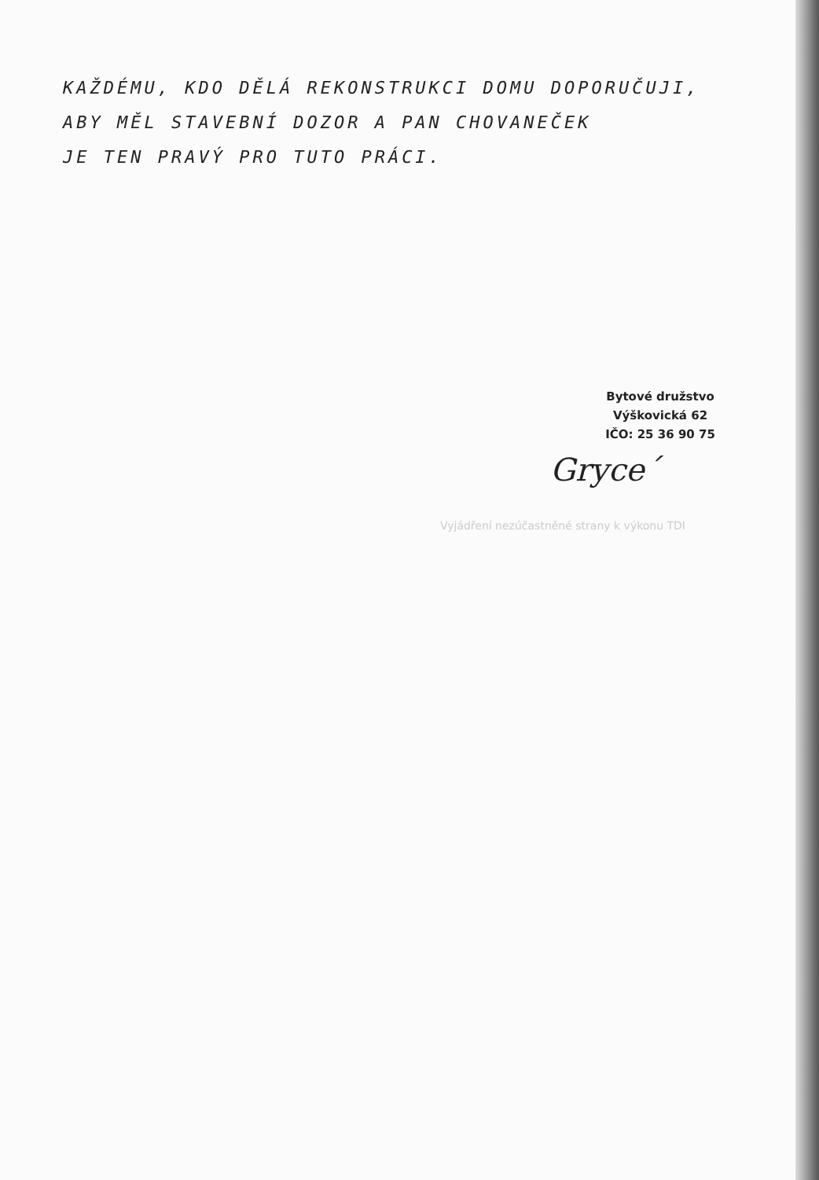KAŽDÉMU, KDO DĚLÁ REKONSTRUKCI DOMU DOPORUČUJI,
ABY MĚL STAVEBNÍ DOZOR A PAN CHOVANEČEK
JE TEN PRAVÝ PRO TUTO PRÁCI.
Bytové družstvo
Výškovická 62
IČO: 25 36 90 75
Gryce´
Vyjádření nezúčastněné strany k výkonu TDI